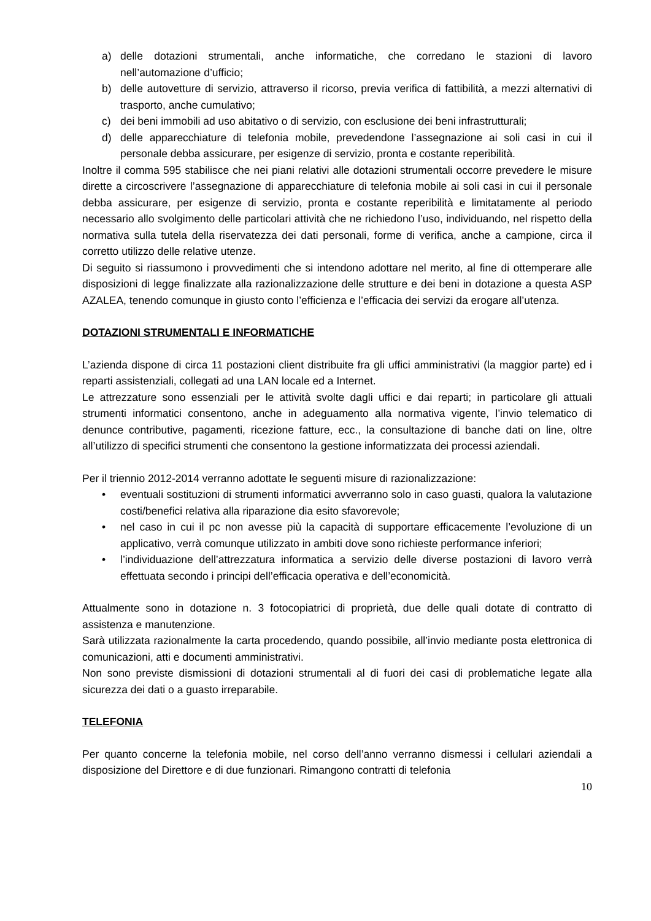a) delle dotazioni strumentali, anche informatiche, che corredano le stazioni di lavoro nell’automazione d’ufficio;
b) delle autovetture di servizio, attraverso il ricorso, previa verifica di fattibilità, a mezzi alternativi di trasporto, anche cumulativo;
c) dei beni immobili ad uso abitativo o di servizio, con esclusione dei beni infrastrutturali;
d) delle apparecchiature di telefonia mobile, prevedendone l’assegnazione ai soli casi in cui il personale debba assicurare, per esigenze di servizio, pronta e costante reperibilità.
Inoltre il comma 595 stabilisce che nei piani relativi alle dotazioni strumentali occorre prevedere le misure dirette a circoscrivere l’assegnazione di apparecchiature di telefonia mobile ai soli casi in cui il personale debba assicurare, per esigenze di servizio, pronta e costante reperibilità e limitatamente al periodo necessario allo svolgimento delle particolari attività che ne richiedono l’uso, individuando, nel rispetto della normativa sulla tutela della riservatezza dei dati personali, forme di verifica, anche a campione, circa il corretto utilizzo delle relative utenze.
Di seguito si riassumono i provvedimenti che si intendono adottare nel merito, al fine di ottemperare alle disposizioni di legge finalizzate alla razionalizzazione delle strutture e dei beni in dotazione a questa ASP AZALEA, tenendo comunque in giusto conto l’efficienza e l’efficacia dei servizi da erogare all’utenza.
DOTAZIONI STRUMENTALI E INFORMATICHE
L’azienda dispone di circa 11 postazioni client distribuite fra gli uffici amministrativi (la maggior parte) ed i reparti assistenziali, collegati ad una LAN locale ed a Internet.
Le attrezzature sono essenziali per le attività svolte dagli uffici e dai reparti; in particolare gli attuali strumenti informatici consentono, anche in adeguamento alla normativa vigente, l’invio telematico di denunce contributive, pagamenti, ricezione fatture, ecc., la consultazione di banche dati on line, oltre all’utilizzo di specifici strumenti che consentono la gestione informatizzata dei processi aziendali.
Per il triennio 2012-2014 verranno adottate le seguenti misure di razionalizzazione:
• eventuali sostituzioni di strumenti informatici avverranno solo in caso guasti, qualora la valutazione costi/benefici relativa alla riparazione dia esito sfavorevole;
• nel caso in cui il pc non avesse più la capacità di supportare efficacemente l’evoluzione di un applicativo, verrà comunque utilizzato in ambiti dove sono richieste performance inferiori;
• l’individuazione dell’attrezzatura informatica a servizio delle diverse postazioni di lavoro verrà effettuata secondo i principi dell’efficacia operativa e dell’economicità.
Attualmente sono in dotazione n. 3 fotocopiatrici di proprietà, due delle quali dotate di contratto di assistenza e manutenzione.
Sarà utilizzata razionalmente la carta procedendo, quando possibile, all’invio mediante posta elettronica di comunicazioni, atti e documenti amministrativi.
Non sono previste dismissioni di dotazioni strumentali al di fuori dei casi di problematiche legate alla sicurezza dei dati o a guasto irreparabile.
TELEFONIA
Per quanto concerne la telefonia mobile, nel corso dell’anno verranno dismessi i cellulari aziendali a disposizione del Direttore e di due funzionari. Rimangono contratti di telefonia
10